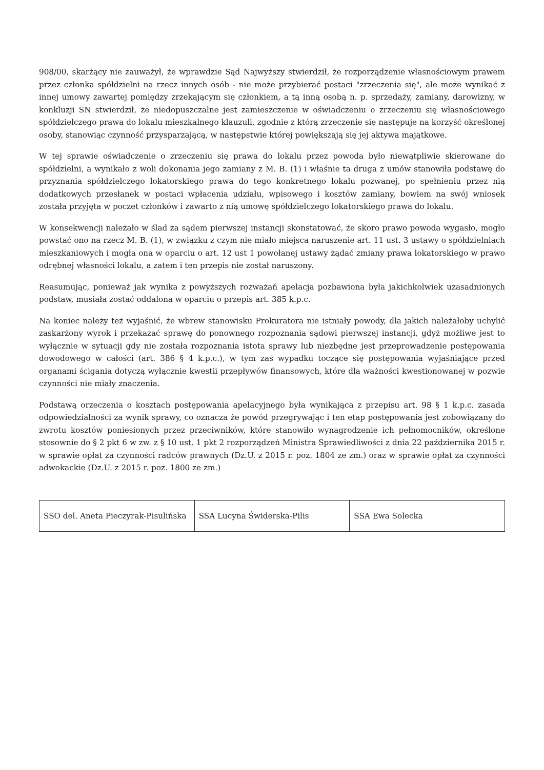908/00, skarżący nie zauważył, że wprawdzie Sąd Najwyższy stwierdził, że rozporządzenie własnościowym prawem przez członka spółdzielni na rzecz innych osób - nie może przybierać postaci "zrzeczenia się", ale może wynikać z innej umowy zawartej pomiędzy zrzekającym się członkiem, a tą inną osobą n. p. sprzedaży, zamiany, darowizny, w konkluzji SN stwierdził, że niedopuszczalne jest zamieszczenie w oświadczeniu o zrzeczeniu się własnościowego spółdzielczego prawa do lokalu mieszkalnego klauzuli, zgodnie z którą zrzeczenie się następuje na korzyść określonej osoby, stanowiąc czynność przysparzającą, w następstwie której powiększają się jej aktywa majątkowe.
W tej sprawie oświadczenie o zrzeczeniu się prawa do lokalu przez powoda było niewątpliwie skierowane do spółdzielni, a wynikało z woli dokonania jego zamiany z M. B. (1) i właśnie ta druga z umów stanowiła podstawę do przyznania spółdzielczego lokatorskiego prawa do tego konkretnego lokalu pozwanej, po spełnieniu przez nią dodatkowych przesłanek w postaci wpłacenia udziału, wpisowego i kosztów zamiany, bowiem na swój wniosek została przyjęta w poczet członków i zawarto z nią umowę spółdzielczego lokatorskiego prawa do lokalu.
W konsekwencji należało w ślad za sądem pierwszej instancji skonstatować, że skoro prawo powoda wygasło, mogło powstać ono na rzecz M. B. (1), w związku z czym nie miało miejsca naruszenie art. 11 ust. 3 ustawy o spółdzielniach mieszkaniowych i mogła ona w oparciu o art. 12 ust 1 powołanej ustawy żądać zmiany prawa lokatorskiego w prawo odrębnej własności lokalu, a zatem i ten przepis nie został naruszony.
Reasumując, ponieważ jak wynika z powyższych rozważań apelacja pozbawiona była jakichkolwiek uzasadnionych podstaw, musiała zostać oddalona w oparciu o przepis art. 385 k.p.c.
Na koniec należy też wyjaśnić, że wbrew stanowisku Prokuratora nie istniały powody, dla jakich należałoby uchylić zaskarżony wyrok i przekazać sprawę do ponownego rozpoznania sądowi pierwszej instancji, gdyż możliwe jest to wyłącznie w sytuacji gdy nie została rozpoznania istota sprawy lub niezbędne jest przeprowadzenie postępowania dowodowego w całości (art. 386 § 4 k.p.c.), w tym zaś wypadku toczące się postępowania wyjaśniające przed organami ścigania dotyczą wyłącznie kwestii przepływów finansowych, które dla ważności kwestionowanej w pozwie czynności nie miały znaczenia.
Podstawą orzeczenia o kosztach postępowania apelacyjnego była wynikająca z przepisu art. 98 § 1 k.p.c. zasada odpowiedzialności za wynik sprawy, co oznacza że powód przegrywając i ten etap postępowania jest zobowiązany do zwrotu kosztów poniesionych przez przeciwników, które stanowiło wynagrodzenie ich pełnomocników, określone stosownie do § 2 pkt 6 w zw. z § 10 ust. 1 pkt 2 rozporządzeń Ministra Sprawiedliwości z dnia 22 października 2015 r. w sprawie opłat za czynności radców prawnych (Dz.U. z 2015 r. poz. 1804 ze zm.) oraz w sprawie opłat za czynności adwokackie (Dz.U. z 2015 r. poz. 1800 ze zm.)
| SSO del. Aneta Pieczyrak-Pisulińska | SSA Lucyna Świderska-Pilis | SSA Ewa Solecka |